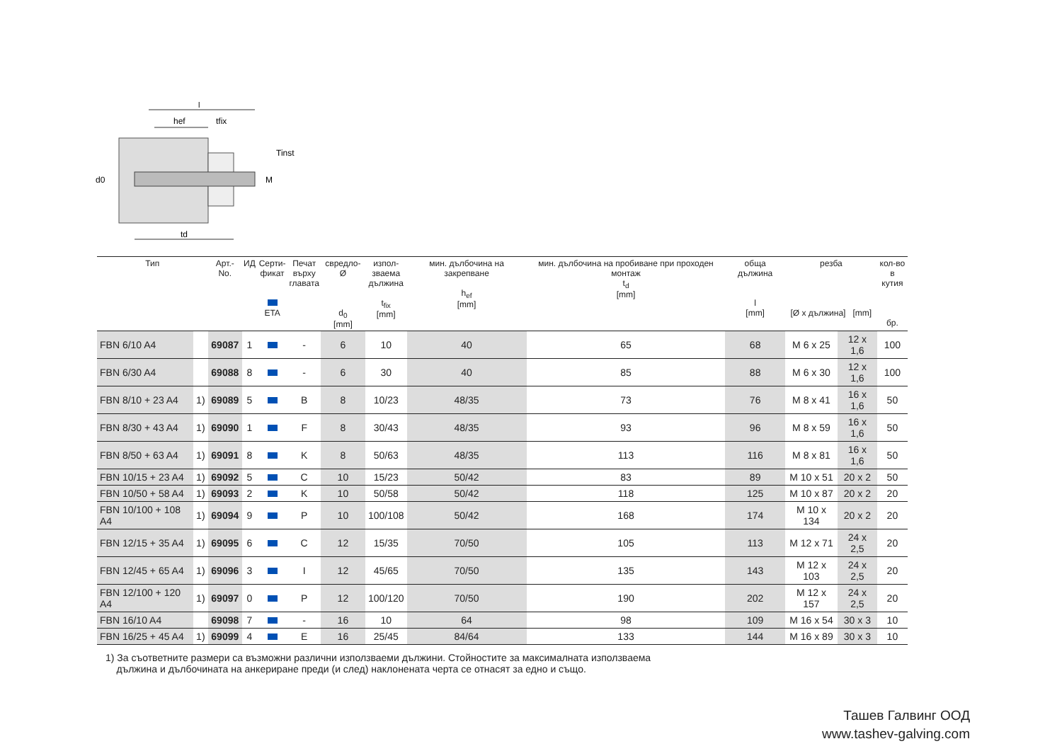l
hef
tfix
Tinst
d0
M
td
| Тип | | Арт.-No. | ИД | Серти- фикат ETA | Печат върху главата | свредло-Ø d<sub>0</sub> [mm] | изпол- зваема дължина t<sub>fix</sub> [mm] | мин. дълбочина на закрепване h<sub>ef</sub> [mm] | мин. дълбочина на пробиване при проходен монтаж t<sub>d</sub> [mm] | обща дължина l [mm] | резба [Ø x дължина] [mm] | | кол-во в кутия бр. |
| --- | --- | --- | --- | --- | --- | --- | --- | --- | --- | --- | --- | --- | --- |
| FBN 6/10 A4 | | 69087 | 1 | | - | 6 | 10 | 40 | 65 | 68 | M 6 x 25 | 12 x 1,6 | 100 |
| FBN 6/30 A4 | | 69088 | 8 | | - | 6 | 30 | 40 | 85 | 88 | M 6 x 30 | 12 x 1,6 | 100 |
| FBN 8/10 + 23 A4 | 1) | 69089 | 5 | | B | 8 | 10/23 | 48/35 | 73 | 76 | M 8 x 41 | 16 x 1,6 | 50 |
| FBN 8/30 + 43 A4 | 1) | 69090 | 1 | | F | 8 | 30/43 | 48/35 | 93 | 96 | M 8 x 59 | 16 x 1,6 | 50 |
| FBN 8/50 + 63 A4 | 1) | 69091 | 8 | | K | 8 | 50/63 | 48/35 | 113 | 116 | M 8 x 81 | 16 x 1,6 | 50 |
| FBN 10/15 + 23 A4 | 1) | 69092 | 5 | | C | 10 | 15/23 | 50/42 | 83 | 89 | M 10 x 51 | 20 x 2 | 50 |
| FBN 10/50 + 58 A4 | 1) | 69093 | 2 | | K | 10 | 50/58 | 50/42 | 118 | 125 | M 10 x 87 | 20 x 2 | 20 |
| FBN 10/100 + 108 A4 | 1) | 69094 | 9 | | P | 10 | 100/108 | 50/42 | 168 | 174 | M 10 x 134 | 20 x 2 | 20 |
| FBN 12/15 + 35 A4 | 1) | 69095 | 6 | | C | 12 | 15/35 | 70/50 | 105 | 113 | M 12 x 71 | 24 x 2,5 | 20 |
| FBN 12/45 + 65 A4 | 1) | 69096 | 3 | | I | 12 | 45/65 | 70/50 | 135 | 143 | M 12 x 103 | 24 x 2,5 | 20 |
| FBN 12/100 + 120 A4 | 1) | 69097 | 0 | | P | 12 | 100/120 | 70/50 | 190 | 202 | M 12 x 157 | 24 x 2,5 | 20 |
| FBN 16/10 A4 | | 69098 | 7 | | - | 16 | 10 | 64 | 98 | 109 | M 16 x 54 | 30 x 3 | 10 |
| FBN 16/25 + 45 A4 | 1) | 69099 | 4 | | E | 16 | 25/45 | 84/64 | 133 | 144 | M 16 x 89 | 30 x 3 | 10 |
1) За съответните размери са възможни различни използваеми дължини. Стойностите за максималната използваема
дължина и дълбочината на анкериране преди (и след) наклонената черта се отнасят за едно и също.
Ташев Галвинг ООД
www.tashev-galving.com